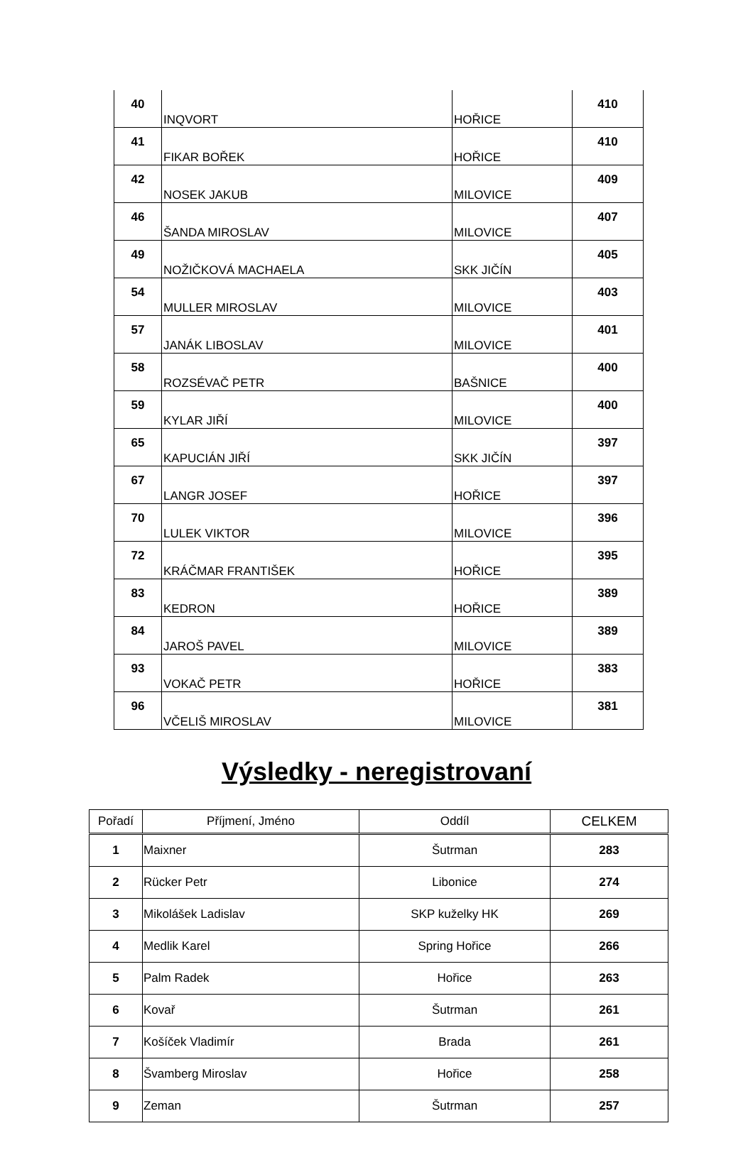| 40 | INQVORT | HOŘICE | 410 |
| 41 | FIKAR BOŘEK | HOŘICE | 410 |
| 42 | NOSEK JAKUB | MILOVICE | 409 |
| 46 | ŠANDA MIROSLAV | MILOVICE | 407 |
| 49 | NOŽIČKOVÁ MACHAELA | SKK JIČÍN | 405 |
| 54 | MULLER MIROSLAV | MILOVICE | 403 |
| 57 | JANÁK LIBOSLAV | MILOVICE | 401 |
| 58 | ROZSÉVAČ PETR | BAŠNICE | 400 |
| 59 | KYLAR JIŘÍ | MILOVICE | 400 |
| 65 | KAPUCIÁN JIŘÍ | SKK JIČÍN | 397 |
| 67 | LANGR JOSEF | HOŘICE | 397 |
| 70 | LULEK VIKTOR | MILOVICE | 396 |
| 72 | KRÁČMAR FRANTIŠEK | HOŘICE | 395 |
| 83 | KEDRON | HOŘICE | 389 |
| 84 | JAROŠ PAVEL | MILOVICE | 389 |
| 93 | VOKAČ PETR | HOŘICE | 383 |
| 96 | VČELIŠ MIROSLAV | MILOVICE | 381 |
Výsledky - neregistrovaní
| Pořadí | Příjmení, Jméno | Oddíl | CELKEM |
| --- | --- | --- | --- |
| 1 | Maixner | Šutrman | 283 |
| 2 | Rücker Petr | Libonice | 274 |
| 3 | Mikolášek Ladislav | SKP kuželky HK | 269 |
| 4 | Medlik Karel | Spring Hořice | 266 |
| 5 | Palm Radek | Hořice | 263 |
| 6 | Kovař | Šutrman | 261 |
| 7 | Košíček Vladimír | Brada | 261 |
| 8 | Švamberg Miroslav | Hořice | 258 |
| 9 | Zeman | Šutrman | 257 |